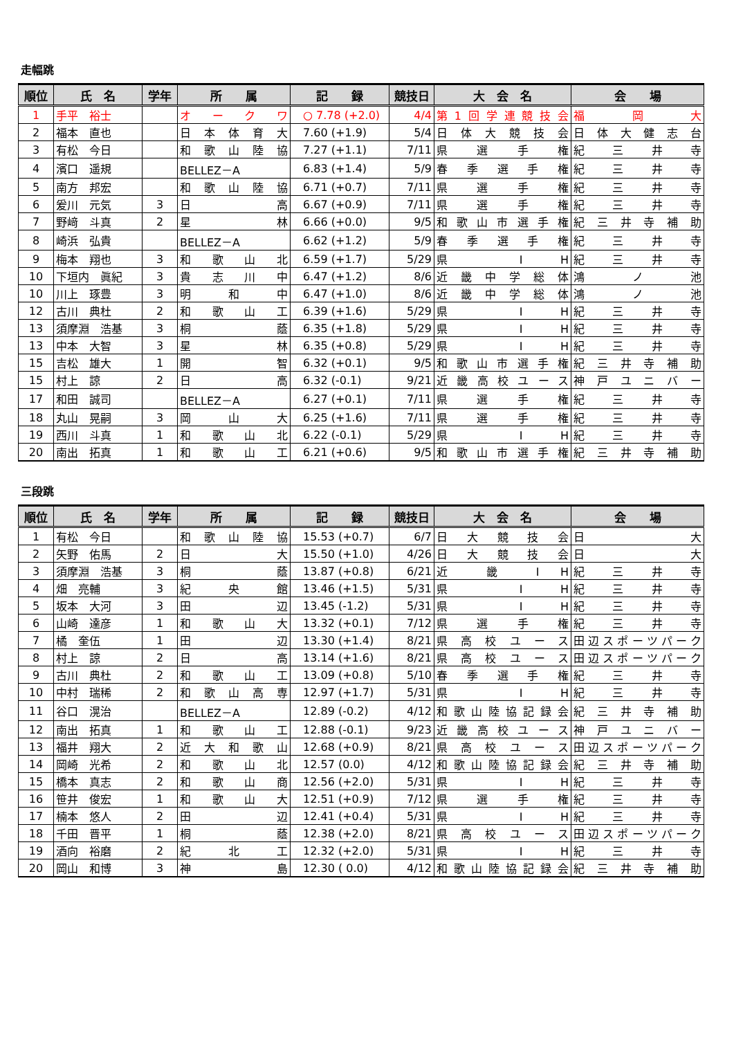走幅跳
| 順位 | 氏 名 | 学年 | 所 属 | 記 録 | 競技日 | 大 会 名 | 会 場 |
| --- | --- | --- | --- | --- | --- | --- | --- |
| 1 | 手平 裕士 | | オ ー ク ワ | ○ 7.78 (+2.0) | 4/4 | 第1回学連競技会 | 福 岡 大 |
| 2 | 福本 直也 | | 日本体育大 | 7.60 (+1.9) | 5/4 | 日体大競技会 | 日体大健志台 |
| 3 | 有松 今日 | | 和歌山陸協 | 7.27 (+1.1) | 7/11 | 県 選 手 権 | 紀 三 井 寺 |
| 4 | 濱口 遥規 | | BELLEZ－A | 6.83 (+1.4) | 5/9 | 春季選手権 | 紀 三 井 寺 |
| 5 | 南方 邦宏 | | 和歌山陸協 | 6.71 (+0.7) | 7/11 | 県 選 手 権 | 紀 三 井 寺 |
| 6 | 爰川 元気 | 3 | 日 高 | 6.67 (+0.9) | 7/11 | 県 選 手 権 | 紀 三 井 寺 |
| 7 | 野﨑 斗真 | 2 | 星 林 | 6.66 (+0.0) | 9/5 | 和歌山市選手権 | 紀三井寺補助 |
| 8 | 崎浜 弘貴 | | BELLEZ－A | 6.62 (+1.2) | 5/9 | 春季選手権 | 紀 三 井 寺 |
| 9 | 梅本 翔也 | 3 | 和 歌 山 北 | 6.59 (+1.7) | 5/29 | 県 I H | 紀 三 井 寺 |
| 10 | 下垣内 眞紀 | 3 | 貴 志 川 中 | 6.47 (+1.2) | 8/6 | 近畿中学総体 | 鴻 ノ 池 |
| 10 | 川上 琢豊 | 3 | 明 和 中 | 6.47 (+1.0) | 8/6 | 近畿中学総体 | 鴻 ノ 池 |
| 12 | 古川 典杜 | 2 | 和 歌 山 工 | 6.39 (+1.6) | 5/29 | 県 I H | 紀 三 井 寺 |
| 13 | 須摩淵 浩基 | 3 | 桐 蔭 | 6.35 (+1.8) | 5/29 | 県 I H | 紀 三 井 寺 |
| 13 | 中本 大智 | 3 | 星 林 | 6.35 (+0.8) | 5/29 | 県 I H | 紀 三 井 寺 |
| 15 | 吉松 雄大 | 1 | 開 智 | 6.32 (+0.1) | 9/5 | 和歌山市選手権 | 紀三井寺補助 |
| 15 | 村上 諒 | 2 | 日 高 | 6.32 (-0.1) | 9/21 | 近畿高校ユース | 神戸ユニバー |
| 17 | 和田 誠司 | | BELLEZ－A | 6.27 (+0.1) | 7/11 | 県 選 手 権 | 紀 三 井 寺 |
| 18 | 丸山 晃嗣 | 3 | 岡 山 大 | 6.25 (+1.6) | 7/11 | 県 選 手 権 | 紀 三 井 寺 |
| 19 | 西川 斗真 | 1 | 和 歌 山 北 | 6.22 (-0.1) | 5/29 | 県 I H | 紀 三 井 寺 |
| 20 | 南出 拓真 | 1 | 和 歌 山 工 | 6.21 (+0.6) | 9/5 | 和歌山市選手権 | 紀三井寺補助 |
三段跳
| 順位 | 氏 名 | 学年 | 所 属 | 記 録 | 競技日 | 大 会 名 | 会 場 |
| --- | --- | --- | --- | --- | --- | --- | --- |
| 1 | 有松 今日 | | 和歌山陸協 | 15.53 (+0.7) | 6/7 | 日 大 競 技 会 | 日 大 |
| 2 | 矢野 佑馬 | 2 | 日 大 | 15.50 (+1.0) | 4/26 | 日 大 競 技 会 | 日 大 |
| 3 | 須摩淵 浩基 | 3 | 桐 蔭 | 13.87 (+0.8) | 6/21 | 近 畿 I H | 紀 三 井 寺 |
| 4 | 畑 亮輔 | 3 | 紀 央 館 | 13.46 (+1.5) | 5/31 | 県 I H | 紀 三 井 寺 |
| 5 | 坂本 大河 | 3 | 田 辺 | 13.45 (-1.2) | 5/31 | 県 I H | 紀 三 井 寺 |
| 6 | 山崎 達彦 | 1 | 和 歌 山 大 | 13.32 (+0.1) | 7/12 | 県 選 手 権 | 紀 三 井 寺 |
| 7 | 橘 奎伍 | 1 | 田 辺 | 13.30 (+1.4) | 8/21 | 県高校ユース | 田辺スポーツパーク |
| 8 | 村上 諒 | 2 | 日 高 | 13.14 (+1.6) | 8/21 | 県高校ユース | 田辺スポーツパーク |
| 9 | 古川 典杜 | 2 | 和 歌 山 工 | 13.09 (+0.8) | 5/10 | 春季選手権 | 紀 三 井 寺 |
| 10 | 中村 瑞稀 | 2 | 和歌山高専 | 12.97 (+1.7) | 5/31 | 県 I H | 紀 三 井 寺 |
| 11 | 谷口 滉治 | | BELLEZ－A | 12.89 (-0.2) | 4/12 | 和歌山陸協記録会 | 紀三井寺補助 |
| 12 | 南出 拓真 | 1 | 和 歌 山 工 | 12.88 (-0.1) | 9/23 | 近畿高校ユース | 神戸ユニバー |
| 13 | 福井 翔大 | 2 | 近大和歌山 | 12.68 (+0.9) | 8/21 | 県高校ユース | 田辺スポーツパーク |
| 14 | 岡崎 光希 | 2 | 和 歌 山 北 | 12.57 (0.0) | 4/12 | 和歌山陸協記録会 | 紀三井寺補助 |
| 15 | 橋本 真志 | 2 | 和 歌 山 商 | 12.56 (+2.0) | 5/31 | 県 I H | 紀 三 井 寺 |
| 16 | 笹井 俊宏 | 1 | 和 歌 山 大 | 12.51 (+0.9) | 7/12 | 県 選 手 権 | 紀 三 井 寺 |
| 17 | 楠本 悠人 | 2 | 田 辺 | 12.41 (+0.4) | 5/31 | 県 I H | 紀 三 井 寺 |
| 18 | 千田 晋平 | 1 | 桐 蔭 | 12.38 (+2.0) | 8/21 | 県高校ユース | 田辺スポーツパーク |
| 19 | 酒向 裕磨 | 2 | 紀 北 工 | 12.32 (+2.0) | 5/31 | 県 I H | 紀 三 井 寺 |
| 20 | 岡山 和博 | 3 | 神 島 | 12.30 ( 0.0) | 4/12 | 和歌山陸協記録会 | 紀三井寺補助 |